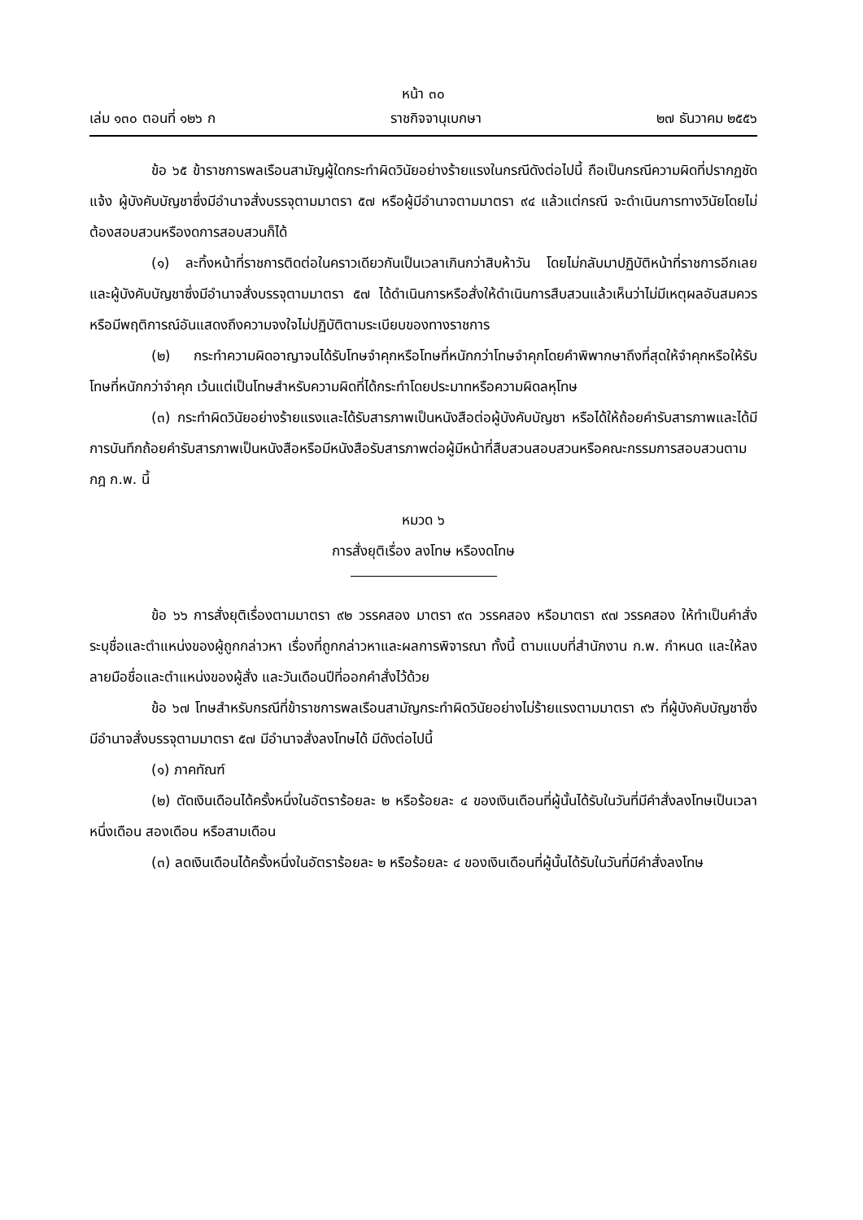หน้า ๓๐
เล่ม ๑๓๐ ตอนที่ ๑๒๖ ก ราชกิจจานุเบกษา ๒๗ ธันวาคม ๒๕๕๖
ข้อ ๖๕ ข้าราชการพลเรือนสามัญผู้ใดกระทำผิดวินัยอย่างร้ายแรงในกรณีดังต่อไปนี้ ถือเป็นกรณีความผิดที่ปรากฏชัดแจ้ง ผู้บังคับบัญชาซึ่งมีอำนาจสั่งบรรจุตามมาตรา ๕๗ หรือผู้มีอำนาจตามมาตรา ๙๔ แล้วแต่กรณี จะดำเนินการทางวินัยโดยไม่ต้องสอบสวนหรืองดการสอบสวนก็ได้
(๑) ละทิ้งหน้าที่ราชการติดต่อในคราวเดียวกันเป็นเวลาเกินกว่าสิบห้าวัน โดยไม่กลับมาปฏิบัติหน้าที่ราชการอีกเลย และผู้บังคับบัญชาซึ่งมีอำนาจสั่งบรรจุตามมาตรา ๕๗ ได้ดำเนินการหรือสั่งให้ดำเนินการสืบสวนแล้วเห็นว่าไม่มีเหตุผลอันสมควร หรือมีพฤติการณ์อันแสดงถึงความจงใจไม่ปฏิบัติตามระเบียบของทางราชการ
(๒) กระทำความผิดอาญาจนได้รับโทษจำคุกหรือโทษที่หนักกว่าโทษจำคุกโดยคำพิพากษาถึงที่สุดให้จำคุกหรือให้รับโทษที่หนักกว่าจำคุก เว้นแต่เป็นโทษสำหรับความผิดที่ได้กระทำโดยประมาทหรือความผิดลหุโทษ
(๓) กระทำผิดวินัยอย่างร้ายแรงและได้รับสารภาพเป็นหนังสือต่อผู้บังคับบัญชา หรือได้ให้ถ้อยคำรับสารภาพและได้มีการบันทึกถ้อยคำรับสารภาพเป็นหนังสือหรือมีหนังสือรับสารภาพต่อผู้มีหน้าที่สืบสวนสอบสวนหรือคณะกรรมการสอบสวนตามกฎ ก.พ. นี้
หมวด ๖
การสั่งยุติเรื่อง ลงโทษ หรืองดโทษ
ข้อ ๖๖ การสั่งยุติเรื่องตามมาตรา ๙๒ วรรคสอง มาตรา ๙๓ วรรคสอง หรือมาตรา ๙๗ วรรคสอง ให้ทำเป็นคำสั่ง ระบุชื่อและตำแหน่งของผู้ถูกกล่าวหา เรื่องที่ถูกกล่าวหาและผลการพิจารณา ทั้งนี้ ตามแบบที่สำนักงาน ก.พ. กำหนด และให้ลงลายมือชื่อและตำแหน่งของผู้สั่ง และวันเดือนปีที่ออกคำสั่งไว้ด้วย
ข้อ ๖๗ โทษสำหรับกรณีที่ข้าราชการพลเรือนสามัญกระทำผิดวินัยอย่างไม่ร้ายแรงตามมาตรา ๙๖ ที่ผู้บังคับบัญชาซึ่งมีอำนาจสั่งบรรจุตามมาตรา ๕๗ มีอำนาจสั่งลงโทษได้ มีดังต่อไปนี้
(๑) ภาคทัณฑ์
(๒) ตัดเงินเดือนได้ครั้งหนึ่งในอัตราร้อยละ ๒ หรือร้อยละ ๔ ของเงินเดือนที่ผู้นั้นได้รับในวันที่มีคำสั่งลงโทษเป็นเวลาหนึ่งเดือน สองเดือน หรือสามเดือน
(๓) ลดเงินเดือนได้ครั้งหนึ่งในอัตราร้อยละ ๒ หรือร้อยละ ๔ ของเงินเดือนที่ผู้นั้นได้รับในวันที่มีคำสั่งลงโทษ